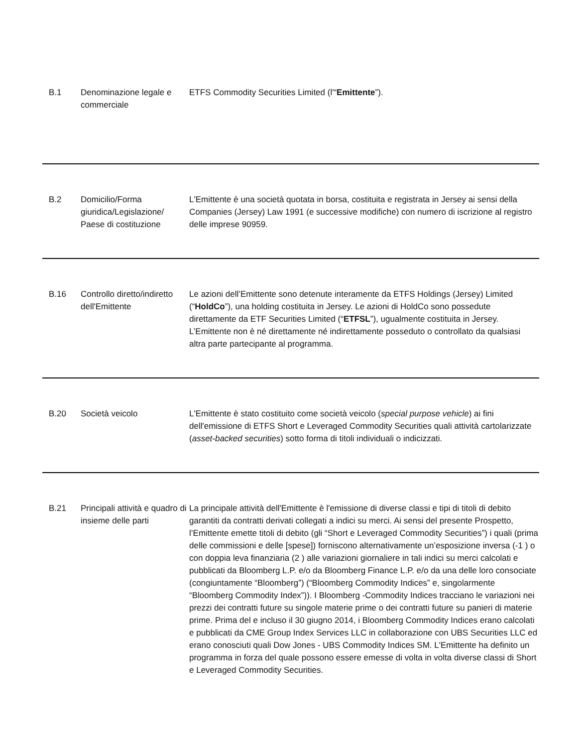| B.1 | Denominazione legale e commerciale | ETFS Commodity Securities Limited (l'“ Emittente ”). |
| B.2 | Domicilio/Forma giuridica/Legislazione/ Paese di costituzione | L'Emittente è una società quotata in borsa, costituita e registrata in Jersey ai sensi della Companies (Jersey) Law 1991 (e successive modifiche) con numero di iscrizione al registro delle imprese 90959. |
| B.16 | Controllo diretto/indiretto dell'Emittente | Le azioni dell’Emittente sono detenute interamente da ETFS Holdings (Jersey) Limited (“ HoldCo ”), una holding costituita in Jersey. Le azioni di HoldCo sono possedute direttamente da ETF Securities Limited (“ ETFSL ”), ugualmente costituita in Jersey. L’Emittente non è né direttamente né indirettamente posseduto o controllato da qualsiasi altra parte partecipante al programma. |
| B.20 | Società veicolo | L'Emittente è stato costituito come società veicolo ( special purpose vehicle ) ai fini dell'emissione di ETFS Short e Leveraged Commodity Securities quali attività cartolarizzate ( asset-backed securities ) sotto forma di titoli individuali o indicizzati. |
| B.21 | Principali attività e quadro di insieme delle parti | La principale attività dell'Emittente è l'emissione di diverse classi e tipi di titoli di debito garantiti da contratti derivati collegati a indici su merci. Ai sensi del presente Prospetto, l’Emittente emette titoli di debito (gli “Short e Leveraged Commodity Securities”) i quali (prima delle commissioni e delle [spese]) forniscono alternativamente un’esposizione inversa (-1 ) o con doppia leva finanziaria (2 ) alle variazioni giornaliere in tali indici su merci calcolati e pubblicati da Bloomberg L.P. e/o da Bloomberg Finance L.P. e/o da una delle loro consociate (congiuntamente “Bloomberg”) (“Bloomberg Commodity Indices” e, singolarmente “Bloomberg Commodity Index”)). I Bloomberg -Commodity Indices tracciano le variazioni nei prezzi dei contratti future su singole materie prime o dei contratti future su panieri di materie prime. Prima del e incluso il 30 giugno 2014, i Bloomberg Commodity Indices erano calcolati e pubblicati da CME Group Index Services LLC in collaborazione con UBS Securities LLC ed erano conosciuti quali Dow Jones - UBS Commodity Indices SM. L'Emittente ha definito un programma in forza del quale possono essere emesse di volta in volta diverse classi di Short e Leveraged Commodity Securities. |